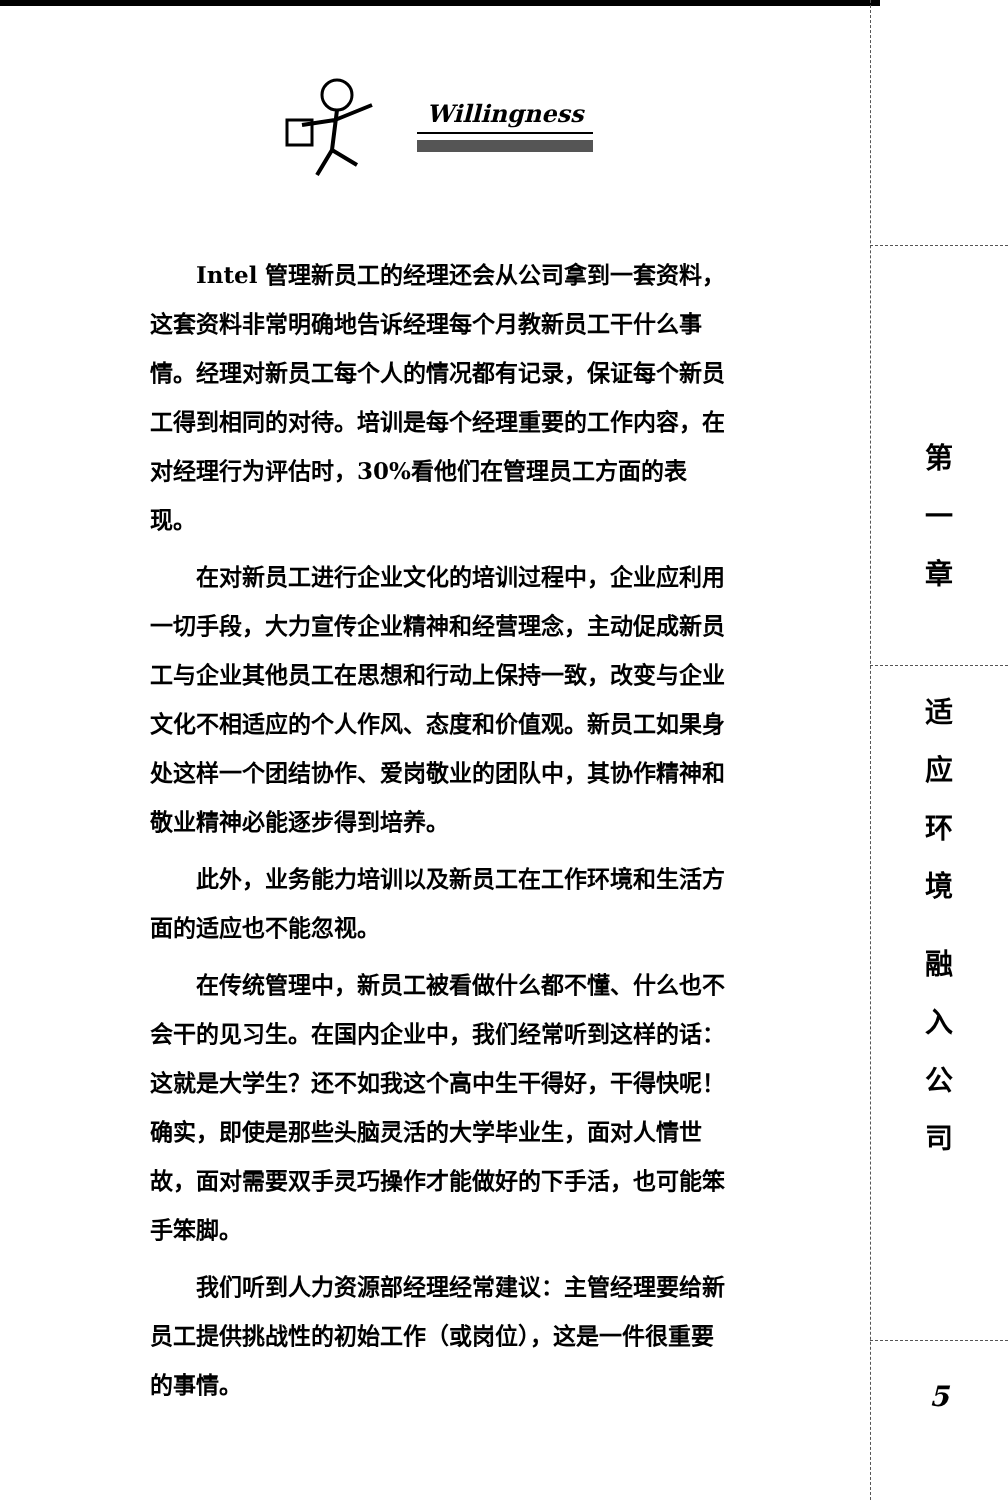Willingness
Intel 管理新员工的经理还会从公司拿到一套资料，这套资料非常明确地告诉经理每个月教新员工干什么事情。经理对新员工每个人的情况都有记录，保证每个新员工得到相同的对待。培训是每个经理重要的工作内容，在对经理行为评估时，30%看他们在管理员工方面的表现。
在对新员工进行企业文化的培训过程中，企业应利用一切手段，大力宣传企业精神和经营理念，主动促成新员工与企业其他员工在思想和行动上保持一致，改变与企业文化不相适应的个人作风、态度和价值观。新员工如果身处这样一个团结协作、爱岗敬业的团队中，其协作精神和敬业精神必能逐步得到培养。
此外，业务能力培训以及新员工在工作环境和生活方面的适应也不能忽视。
在传统管理中，新员工被看做什么都不懂、什么也不会干的见习生。在国内企业中，我们经常听到这样的话：这就是大学生？还不如我这个高中生干得好，干得快呢！确实，即使是那些头脑灵活的大学毕业生，面对人情世故，面对需要双手灵巧操作才能做好的下手活，也可能笨手笨脚。
我们听到人力资源部经理经常建议：主管经理要给新员工提供挑战性的初始工作（或岗位），这是一件很重要的事情。
第
一
章
适
应
环
境
融
入
公
司
5